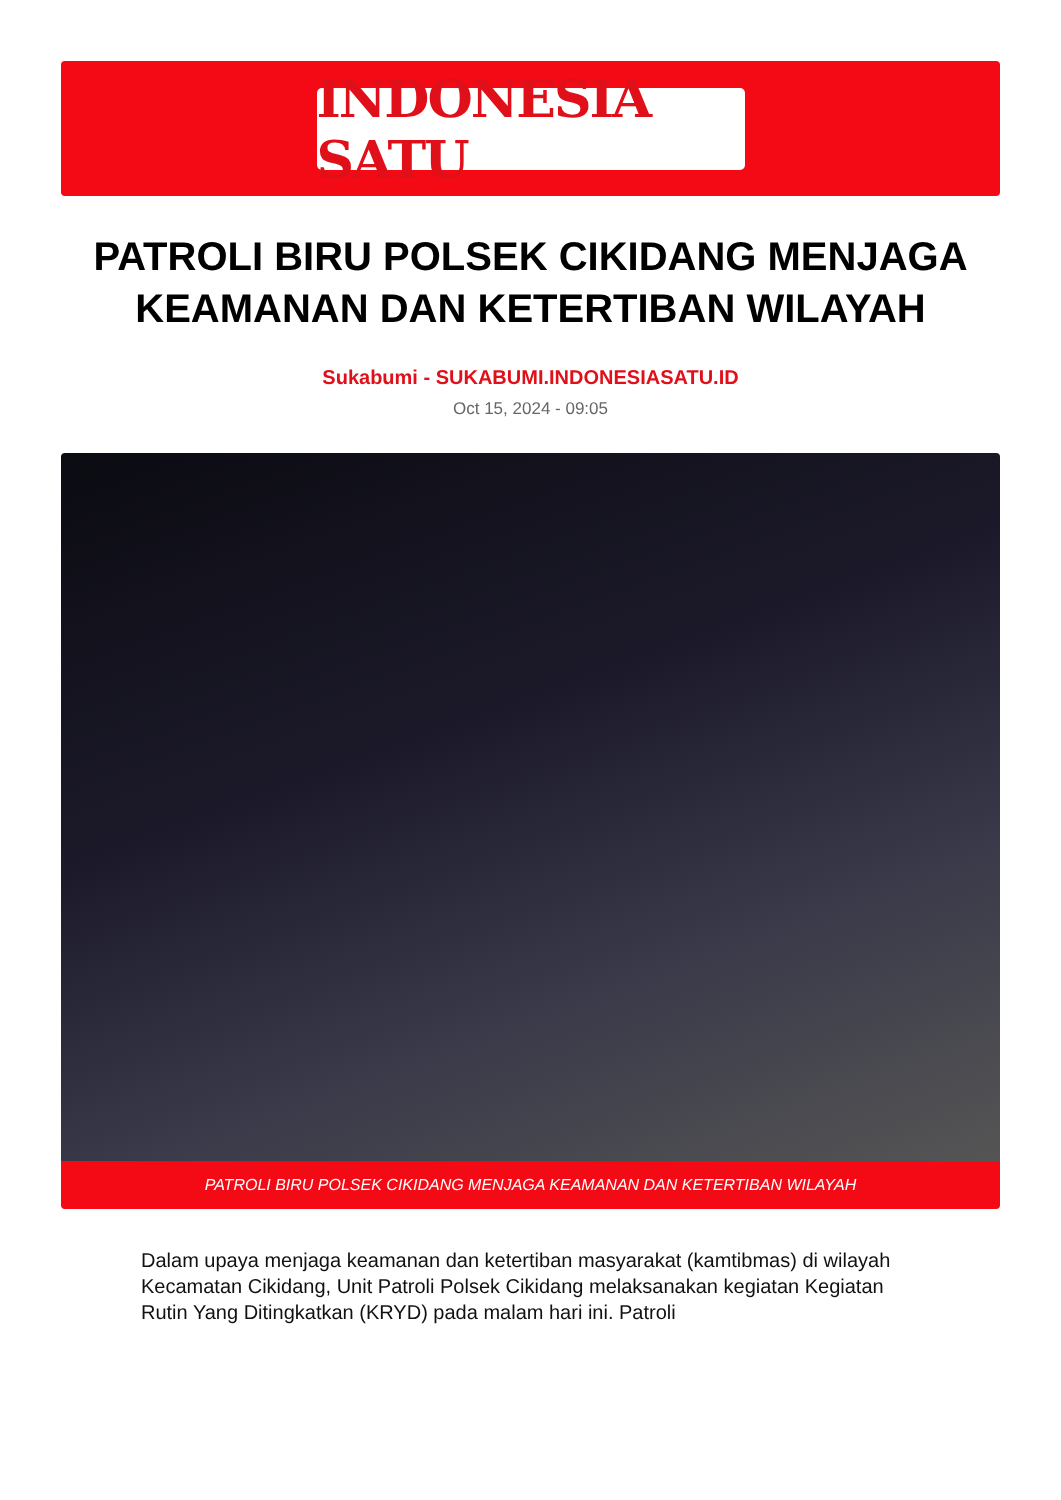INDONESIA SATU
PATROLI BIRU POLSEK CIKIDANG MENJAGA KEAMANAN DAN KETERTIBAN WILAYAH
Sukabumi - SUKABUMI.INDONESIASATU.ID
Oct 15, 2024 - 09:05
PATROLI BIRU POLSEK CIKIDANG MENJAGA KEAMANAN DAN KETERTIBAN WILAYAH
Dalam upaya menjaga keamanan dan ketertiban masyarakat (kamtibmas) di wilayah Kecamatan Cikidang, Unit Patroli Polsek Cikidang melaksanakan kegiatan Kegiatan Rutin Yang Ditingkatkan (KRYD) pada malam hari ini. Patroli